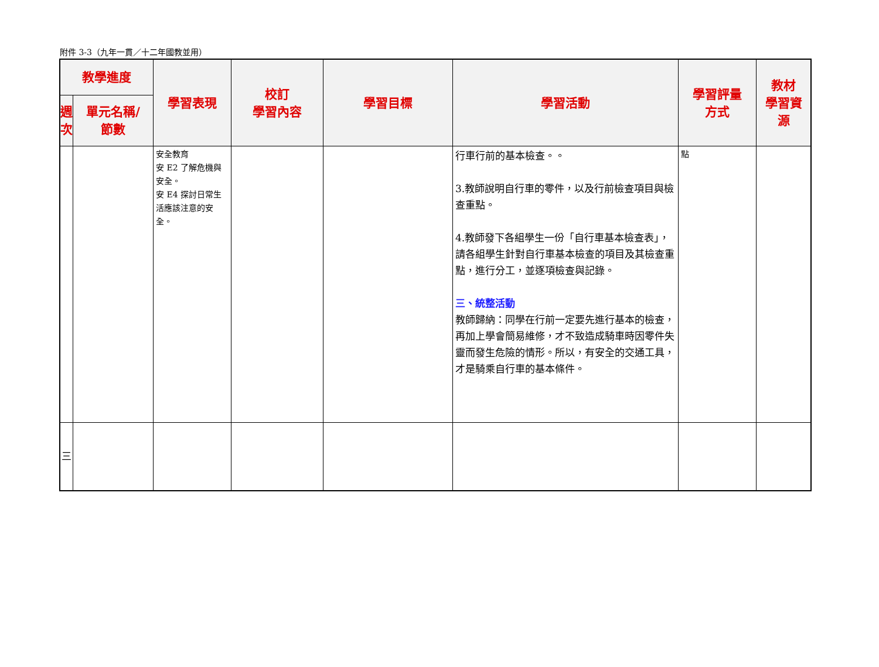附件 3-3（九年一貫／十二年國教並用）
| 教學進度 | | 學習表現 | 校訂 學習內容 | 學習目標 | 學習活動 | 學習評量 方式 | 教材 學習資 源 |
| --- | --- | --- | --- | --- | --- | --- | --- |
| 週 次 | 單元名稱/ 節數 | | | | | | |
| | | 安全教育 安 E2 了解危機與安全。 安 E4 探討日常生活應該注意的安全。 | | | 行車行前的基本檢查。。 3.教師說明自行車的零件，以及行前檢查項目與檢查重點。 4.教師發下各組學生一份「自行車基本檢查表」，請各組學生針對自行車基本檢查的項目及其檢查重點，進行分工，並逐項檢查與記錄。 三、統整活動 教師歸納：同學在行前一定要先進行基本的檢查，再加上學會簡易維修，才不致造成騎車時因零件失靈而發生危險的情形。所以，有安全的交通工具，才是騎乘自行車的基本條件。 | 點 | |
| 三 | | | | | | | |